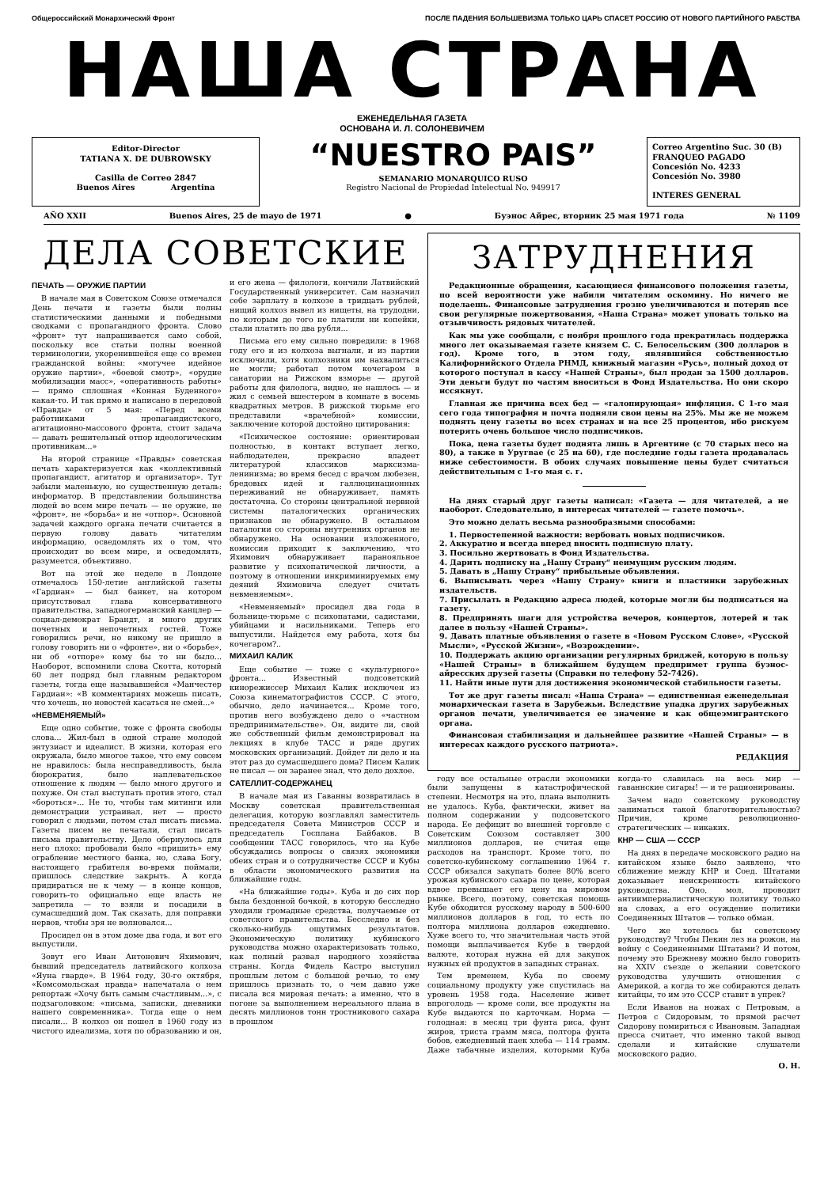Общероссийский Монархический Фронт ПОСЛЕ ПАДЕНИЯ БОЛЬШЕВИЗМА ТОЛЬКО ЦАРЬ СПАСЕТ РОССИЮ ОТ НОВОГО ПАРТИЙНОГО РАБСТВА
НАША СТРАНА
ЕЖЕНЕДЕЛЬНАЯ ГАЗЕТА
ОСНОВАНА И. Л. СОЛОНЕВИЧЕМ
Editor-Director
TATIANA X. DE DUBROWSKY
Casilla de Correo 2847
Buenos Aires Argentina
“NUESTRO PAIS”
SEMANARIO MONARQUICO RUSO
Registro Nacional de Propiedad Intelectual No. 949917
Correo Argentino Suc. 30 (B)
FRANQUEO PAGADO
Concesión No. 4233
Concesión No. 3980
INTERES GENERAL
AÑO XXII Buenos Aires, 25 de mayo de 1971 ● Буэнос Айрес, вторник 25 мая 1971 года № 1109
ДЕЛА СОВЕТСКИЕ
ПЕЧАТЬ — ОРУЖИЕ ПАРТИИ
В начале мая в Советском Союзе отмечался День печати и газеты были полны статистическими данными и победными сводками с пропагандного фронта. Слово «фронт» тут напрашивается само собой, поскольку все статьи полны военной терминологии, укоренившейся еще со времен гражданской войны: «могучее идейное оружие партии», «боевой смотр», «орудие мобилизации масс», «оперативность работы» — прямо сплошная «Конная Буденного» какая-то. И так прямо и написано в передовой «Правды» от 5 мая: «Перед всеми работниками пропагандистского, агитационно-массового фронта, стоит задача — давать решительный отпор идеологическим противникам...»
На второй странице «Правды» советская печать характеризуется как «коллективный пропагандист, агитатор и организатор». Тут забыли маленькую, но существенную деталь: информатор. В представлении большинства людей во всем мире печать — не оружие, не «фронт», не «борьба» и не «отпор». Основной задачей каждого органа печати считается в первую голову давать читателям информацию, осведомлять их о том, что происходит во всем мире, и осведомлять, разумеется, объективно.
Вот на этой же неделе в Лондоне отмечалось 150-летие английской газеты «Гардиан» — был банкет, на котором присутствовал глава консервативного правительства, западногерманский канцлер — социал-демократ Брандт, и много других почетных и непочетных гостей. Тоже говорились речи, но никому не пришло в голову говорить ни о «фронте», ни о «борьбе», ни об «отпоре» кому бы то ни было... Наоборот, вспомнили слова Скотта, который 60 лет подряд был главным редактором газеты, тогда еще называвшейся «Манчестер Гардиан»: «В комментариях можешь писать, что хочешь, но новостей касаться не смей...»
«НЕВМЕНЯЕМЫЙ»
Еще одно событие, тоже с фронта свободы слова... Жил-был в одной стране молодой энтузиаст и идеалист. В жизни, которая его окружала, было многое такое, что ему совсем не нравилось: была несправедливость, была бюрократия, было наплевательское отношение к людям — было много другого и похуже. Он стал выступать против этого, стал «бороться»... Не то, чтобы там митинги или демонстрации устраивал, нет — просто говорил с людьми, потом стал писать письма. Газеты писем не печатали, стал писать письма правительству. Дело обернулось для него плохо: пробовали было «пришить» ему ограбление местного банка, но, слава Богу, настоящего грабителя во-время поймали, пришлось следствие закрыть. А когда придираться не к чему — в конце концов, говорить-то официально еще власть не запретила — то взяли и посадили в сумасшедший дом. Так сказать, для поправки нервов, чтобы зря не волновался...
Просидел он в этом доме два года, и вот его выпустили.
Зовут его Иван Антонович Яхимович, бывший председатель латвийского колхоза «Яуна гвардe». В 1964 году, 30-го октября, «Комсомольская правда» напечатала о нем репортаж «Хочу быть самым счастливым...», с подзаголовком: «письма, записки, дневники нашего современника». Тогда еще о нем писали... В колхоз он пошел в 1960 году из чистого идеализма, хотя по образованию и он, и его жена — филологи, кончили Латвийский Государственный университет. Сам назначил себе зарплату в колхозе в тридцать рублей, нищий колхоз вывел из нищеты, на трудодни, по которым до того не платили ни копейки, стали платить по два рубля...
Письма его ему сильно повредили: в 1968 году его и из колхоза выгнали, и из партии исключили, хотя колхозники им нахвалиться не могли; работал потом кочегаром в санатории на Рижском взморье — другой работы для филолога, видно, не нашлось — и жил с семьей вшестером в комнате в восемь квадратных метров. В рижской тюрьме его представили «врачебной» комиссии, заключение которой достойно цитирования:
«Психическое состояние: ориентирован полностью, в контакт вступает легко, наблюдателен, прекрасно владеет литературой классиков марксизма-ленинизма; во время бесед с врачом любезен, бредовых идей и галлюцинационных переживаний не обнаруживает, память достаточна. Со стороны центральной нервной системы паталогических органических признаков не обнаружено. В остальном паталогии со стороны внутренних органов не обнаружено. На основании изложенного, комиссия приходит к заключению, что Яхимович обнаруживает паранояльное развитие у психопатической личности, а поэтому в отношении инкриминируемых ему деяний Яхимовича следует считать невменяемым».
«Невменяемый» просидел два года в больнице-тюрьме с психопатами, садистами, убийцами и насильниками. Теперь его выпустили. Найдется ему работа, хотя бы кочегаром?..
МИХАИЛ КАЛИК
Еще событие — тоже с «культурного» фронта... Известный подсоветский кинорежиссер Михаил Калик исключен из Союза кинематографистов СССР. С этого, обычно, дело начинается... Кроме того, против него возбуждено дело о «частном предпринимательстве». Он, видите ли, свой же собственный фильм демонстрировал на лекциях в клубе ТАСС и ряде других московских организаций. Дойдет ли дело и на этот раз до сумасшедшего дома? Писем Калик не писал — он заранее знал, что дело дохлое.
САТЕЛЛИТ-СОДЕРЖАНЕЦ
В начале мая из Гаванны возвратилась в Москву советская правительственная делегация, которую возглавлял заместитель председателя Совета Министров СССР и председатель Госплана Байбаков. В сообщении ТАСС говорилось, что на Кубе обсуждались вопросы о связях экономики обеих стран и о сотрудничестве СССР и Кубы в области экономического развития на ближайшие годы.
«На ближайшие годы». Куба и до сих пор была бездонной бочкой, в которую бесследно уходили громадные средства, получаемые от советского правительства. Бесследно и без сколько-нибудь ощутимых результатов. Экономическую политику кубинского руководства можно охарактеризовать только, как полный развал народного хозяйства страны. Когда Фидель Кастро выступил прошлым летом с большой речью, то ему пришлось признать то, о чем давно уже писала вся мировая печать: а именно, что в погоне за выполнением нереального плана в десять миллионов тонн тростникового сахара в прошлом
ЗАТРУДНЕНИЯ
Редакционные обращения, касающиеся финансового положения газеты, по всей вероятности уже набили читателям оскомину. Но ничего не поделаешь. Финансовые затруднения грозно увеличиваются и потеряв все свои регулярные пожертвования, «Наша Страна» может уповать только на отзывчивость рядовых читателей.
Как мы уже сообщали, с ноября прошлого года прекратилась поддержка много лет оказываемая газете князем С. С. Белосельским (300 долларов в год). Кроме того, в этом году, являвшийся собственностью Калифорнийского Отдела РНМД, книжный магазин «Русь», полный доход от которого поступал в кассу «Нашей Страны», был продан за 1500 долларов. Эти деньги будут по частям вноситься в Фонд Издательства. Но они скоро иссякнут.
Главная же причина всех бед — «галопирующая» инфляция. С 1-го мая сего года типография и почта подняли свои цены на 25%. Мы же не можем поднять цену газеты во всех странах и на все 25 процентов, ибо рискуем потерять очень большое число подписчиков.
Пока, цена газеты будет поднята лишь в Аргентине (с 70 старых песо на 80), а также в Уругвае (с 25 на 60), где последние годы газета продавалась ниже себестоимости. В обоих случаях повышение цены будет считаться действительным с 1-го мая с. г.
На днях старый друг газеты написал: «Газета — для читателей, а не наоборот. Следовательно, в интересах читателей — газете помочь».
Это можно делать весьма разнообразными способами:
1. Первостепенной важности: вербовать новых подписчиков.
2. Аккуратно и всегда вперед вносить подписную плату.
3. Посильно жертвовать в Фонд Издательства.
4. Дарить подписку на „Нашу Страну“ неимущим русским людям.
5. Давать в „Нашу Страну“ прибыльные объявления.
6. Выписывать через «Нашу Страну» книги и пластинки зарубежных издательств.
7. Присылать в Редакцию адреса людей, которые могли бы подписаться на газету.
8. Предпринять шаги для устройства вечеров, концертов, лотерей и так далее в пользу «Нашей Страны».
9. Давать платные объявления о газете в «Новом Русском Слове», «Русской Мысли», «Русской Жизни», «Возрождении».
10. Поддержать акцию организации регулярных бриджей, которую в пользу «Нашей Страны» в ближайшем будущем предпримет группа буэнос-айресских друзей газеты (Справки по телефону 52-7426).
11. Найти иные пути для достижения экономической стабильности газеты.
Тот же друг газеты писал: «Наша Страна» — единственная еженедельная монархическая газета в Зарубежьи. Вследствие упадка других зарубежных органов печати, увеличивается ее значение и как общеэмигрантского органа.
Финансовая стабилизация и дальнейшее развитие «Нашей Страны» — в интересах каждого русского патриота».
РЕДАКЦИЯ
году все остальные отрасли экономики были запущены в катастрофической степени. Несмотря на это, плана выполнить не удалось. Куба, фактически, живет на полном содержании у подсоветского народа. Ее дефицит во внешней торговле с Советским Союзом составляет 300 миллионов долларов, не считая еще расходов на транспорт. Кроме того, по советско-кубинскому соглашению 1964 г. СССР обязался закупать более 80% всего урожая кубинского сахара по цене, которая вдвое превышает его цену на мировом рынке. Всего, поэтому, советская помощь Кубе обходится русскому народу в 500-600 миллионов долларов в год, то есть по полтора миллиона долларов ежедневно. Хуже всего то, что значительная часть этой помощи выплачивается Кубе в твердой валюте, которая нужна ей для закупок нужных ей продуктов в западных странах.
Тем временем, Куба по своему социальному продукту уже спустилась на уровень 1958 года. Население живет впроголодь — кроме соли, все продукты на Кубе выдаются по карточкам. Норма — голодная: в месяц три фунта риса, фунт жиров, триста грамм мяса, полтора фунта бобов, ежедневный паек хлеба — 114 грамм. Даже табачные изделия, которыми Куба когда-то славилась на весь мир — гаваннские сигары! — и те рационированы.
Зачем надо советскому руководству заниматься такой благотворительностью? Причин, кроме революционно-стратегических — никаких.
КНР — США — СССР
На днях в передаче московского радио на китайском языке было заявлено, что сближение между КНР и Соед. Штатами доказывает неискренность китайского руководства. Оно, мол, проводит антиимпериалистическую политику только на словах, а его осуждение политики Соединенных Штатов — только обман.
Чего же хотелось бы советскому руководству? Чтобы Пекин лез на рожон, на войну с Соединенными Штатами? И потом, почему это Брежневу можно было говорить на XXIV съезде о желании советского руководства улучшить отношения с Америкой, а когда то же собираются делать китайцы, то им это СССР ставит в упрек?
Если Иванов на ножах с Петровым, а Петров с Сидоровым, то прямой расчет Сидорову помириться с Ивановым. Западная пресса считает, что именно такой вывод сделали и китайские слушатели московского радио.
О. Н.